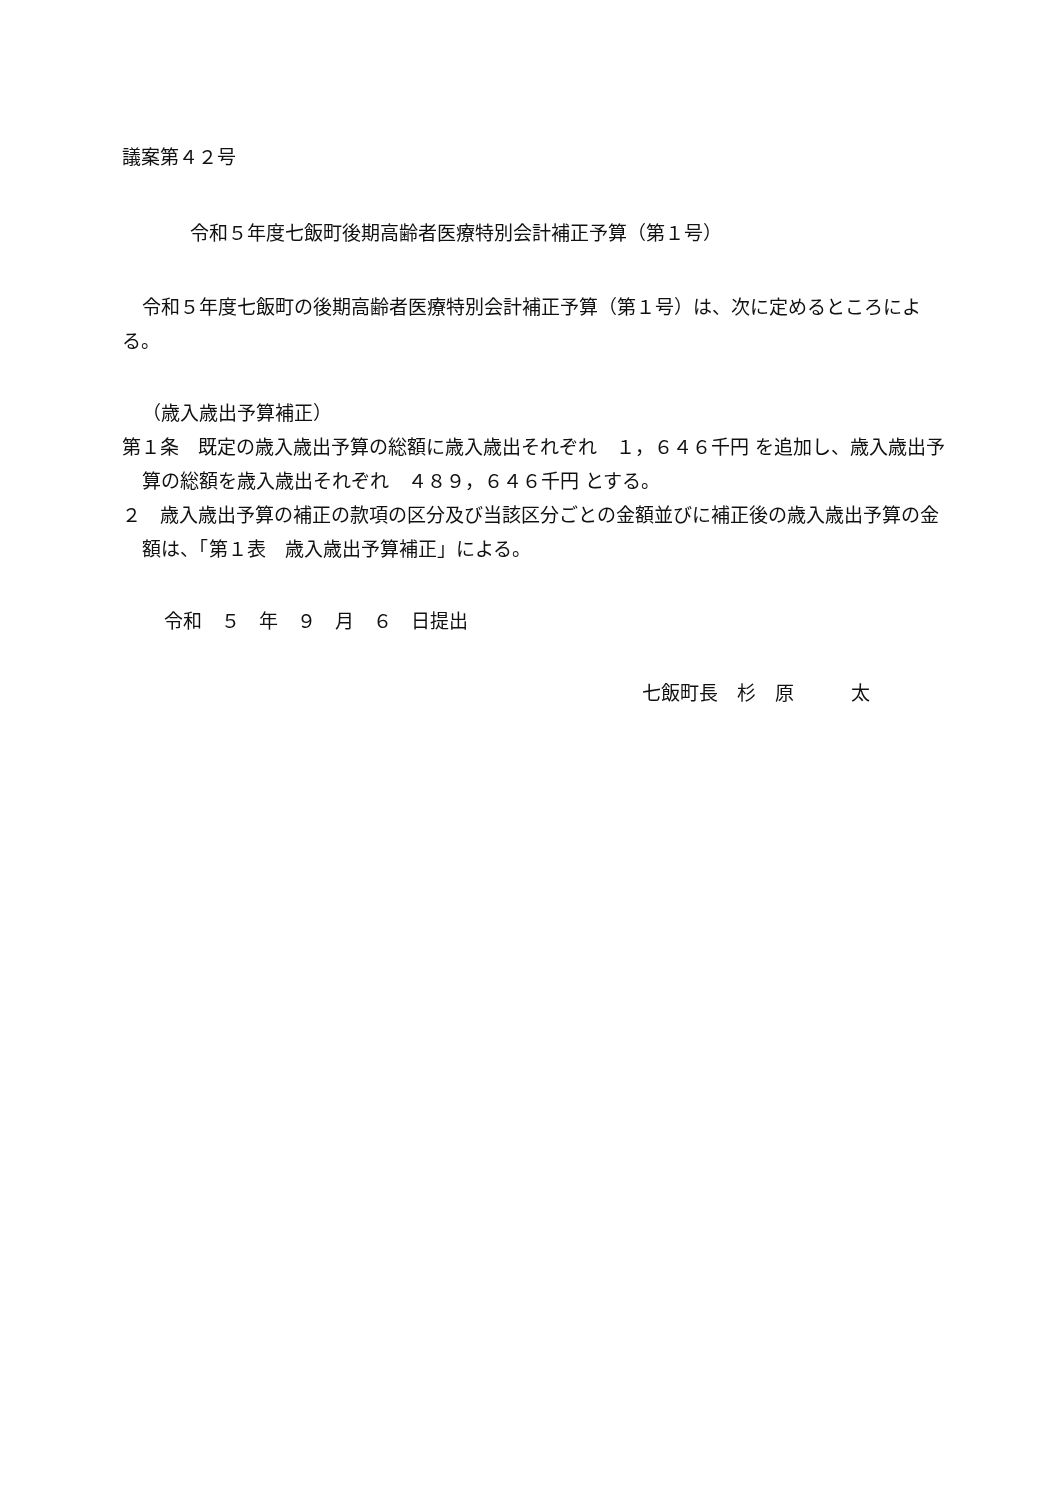議案第４２号
令和５年度七飯町後期高齢者医療特別会計補正予算（第１号）
令和５年度七飯町の後期高齢者医療特別会計補正予算（第１号）は、次に定めるところによる。
（歳入歳出予算補正）
第１条　既定の歳入歳出予算の総額に歳入歳出それぞれ　１，６４６千円 を追加し、歳入歳出予算の総額を歳入歳出それぞれ　４８９，６４６千円 とする。
２　歳入歳出予算の補正の款項の区分及び当該区分ごとの金額並びに補正後の歳入歳出予算の金額は、「第１表　歳入歳出予算補正」による。
令和　５　年　９　月　６　日提出
七飯町長　杉　原　　　太